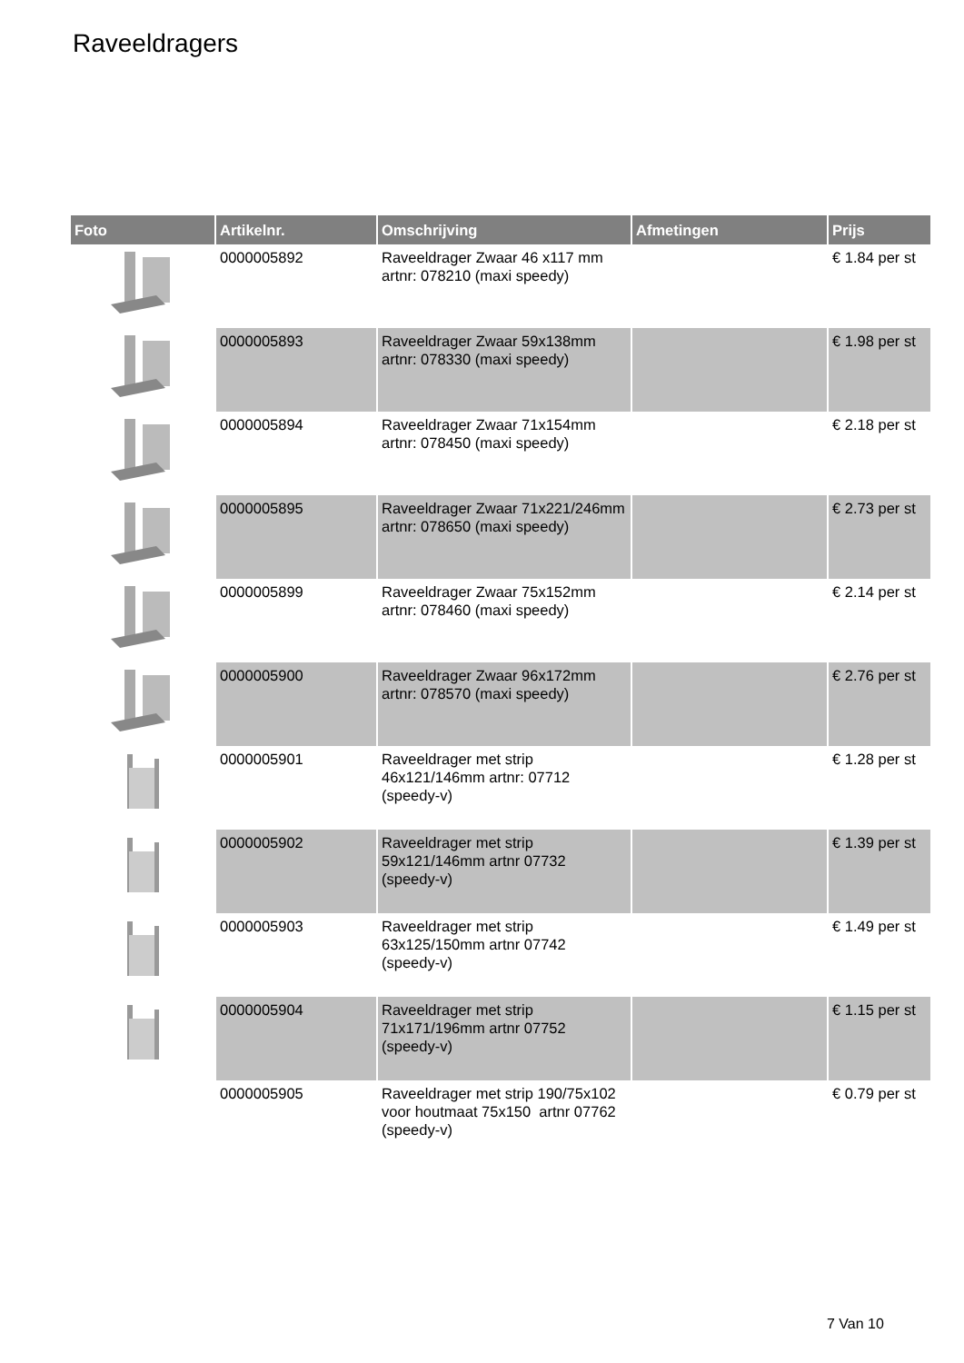Raveeldragers
| Foto | Artikelnr. | Omschrijving | Afmetingen | Prijs |
| --- | --- | --- | --- | --- |
| | 0000005892 | Raveeldrager Zwaar 46 x117 mm artnr: 078210 (maxi speedy) | | € 1.84 per st |
| | 0000005893 | Raveeldrager Zwaar 59x138mm artnr: 078330 (maxi speedy) | | € 1.98 per st |
| | 0000005894 | Raveeldrager Zwaar 71x154mm artnr: 078450 (maxi speedy) | | € 2.18 per st |
| | 0000005895 | Raveeldrager Zwaar 71x221/246mm artnr: 078650 (maxi speedy) | | € 2.73 per st |
| | 0000005899 | Raveeldrager Zwaar 75x152mm artnr: 078460 (maxi speedy) | | € 2.14 per st |
| | 0000005900 | Raveeldrager Zwaar 96x172mm artnr: 078570 (maxi speedy) | | € 2.76 per st |
| | 0000005901 | Raveeldrager met strip 46x121/146mm artnr: 07712 (speedy-v) | | € 1.28 per st |
| | 0000005902 | Raveeldrager met strip 59x121/146mm artnr 07732 (speedy-v) | | € 1.39 per st |
| | 0000005903 | Raveeldrager met strip 63x125/150mm artnr 07742 (speedy-v) | | € 1.49 per st |
| | 0000005904 | Raveeldrager met strip 71x171/196mm artnr 07752 (speedy-v) | | € 1.15 per st |
| | 0000005905 | Raveeldrager met strip 190/75x102 voor houtmaat 75x150 artnr 07762 (speedy-v) | | € 0.79 per st |
7 Van 10